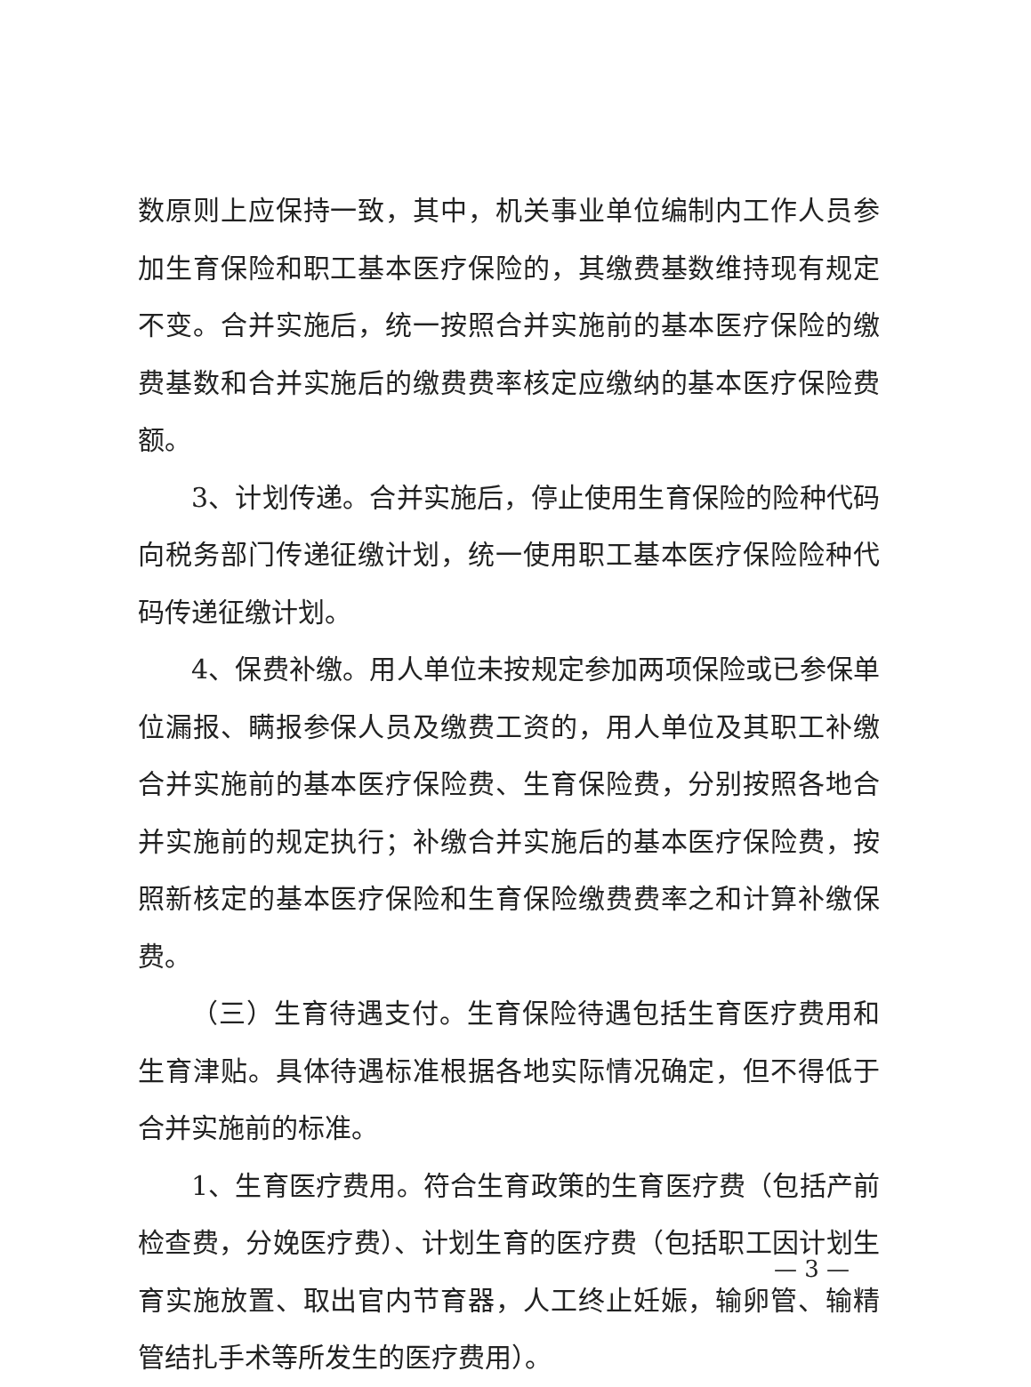数原则上应保持一致，其中，机关事业单位编制内工作人员参加生育保险和职工基本医疗保险的，其缴费基数维持现有规定不变。合并实施后，统一按照合并实施前的基本医疗保险的缴费基数和合并实施后的缴费费率核定应缴纳的基本医疗保险费额。
3、计划传递。合并实施后，停止使用生育保险的险种代码向税务部门传递征缴计划，统一使用职工基本医疗保险险种代码传递征缴计划。
4、保费补缴。用人单位未按规定参加两项保险或已参保单位漏报、瞒报参保人员及缴费工资的，用人单位及其职工补缴合并实施前的基本医疗保险费、生育保险费，分别按照各地合并实施前的规定执行；补缴合并实施后的基本医疗保险费，按照新核定的基本医疗保险和生育保险缴费费率之和计算补缴保费。
（三）生育待遇支付。生育保险待遇包括生育医疗费用和生育津贴。具体待遇标准根据各地实际情况确定，但不得低于合并实施前的标准。
1、生育医疗费用。符合生育政策的生育医疗费（包括产前检查费，分娩医疗费）、计划生育的医疗费（包括职工因计划生育实施放置、取出官内节育器，人工终止妊娠，输卵管、输精管结扎手术等所发生的医疗费用）。
— 3 —